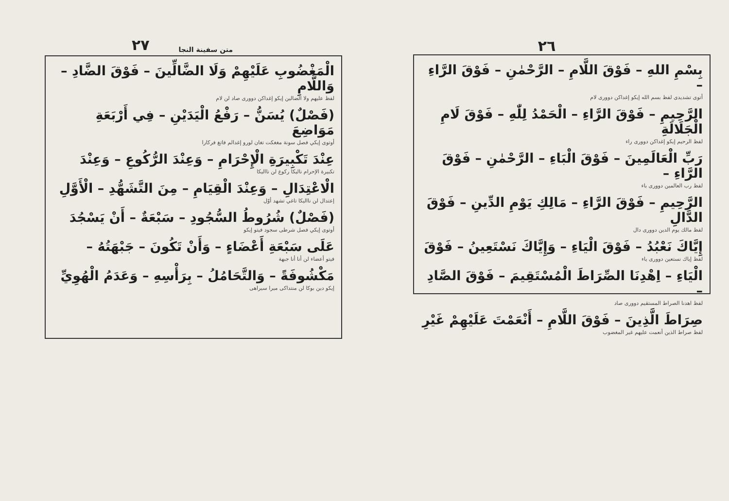٢٧ متن سفينة النجا
الْمَغْضُوبِ عَلَيْهِمْ وَلَا الضَّالِّينَ – فَوْقَ الضَّادِ – وَاللَّامِ
لفظ عليهم ولا الضالين إيكو إغداكن دوورى صاد لن لام
(فَصْلٌ) يُسَنُّ – رَفْعُ الْيَدَيْنِ – فِي أَرْبَعَةِ مَوَاضِعَ
أوتوى إيكي فصل سونة مغغكت تغان لورو إغدالم فاتغ فركارا
عِنْدَ تَكْبِيرَةِ الْإِحْرَامِ – وَعِنْدَ الرُّكُوعِ – وَعِنْدَ
تكبيرة الإحرام ناليكا ركوع لن نااليكا
الْاعْتِدَالِ – وَعِنْدَ الْقِيَامِ – مِنَ التَّشَهُّدِ – الْأَوَّلِ
إعتدال لن نااليكا تاغي تشهد أوّل
(فَصْلٌ) شُرُوطُ السُّجُودِ – سَبْعَةٌ – أَنْ يَسْجُدَ
أوتوى إيكي فصل شرطى سجود فيتو إيكو
عَلَى سَبْعَةِ أَعْضَاءٍ – وَأَنْ تَكُونَ – جَبْهَتُهُ –
فيتو أعضاء لن أنا أنا جبهة
مَكْشُوفَةً – وَالتَّحَامُلُ – بِرَأْسِهِ – وَعَدَمُ الْهُوِيِّ
إيكو دين بوكا لن منتداكى ميرا سيراهى
٢٦
بِسْمِ اللهِ – فَوْقَ اللَّامِ – الرَّحْمٰنِ – فَوْقَ الرَّاءِ –
أتوى تشديدى لفظ بسم الله إيكو إغداكن دوورى لام
الرَّحِيمِ – فَوْقَ الرَّاءِ – الْحَمْدُ لِلّٰهِ – فَوْقَ لَامِ الْجَلَالَةِ
لفظ الرحيم إيكو إغداكن دوورى راء
رَبِّ الْعَالَمِينَ – فَوْقَ الْبَاءِ – الرَّحْمٰنِ – فَوْقَ الرَّاءِ –
لفظ رب العالمين دوورى باء
الرَّحِيمِ – فَوْقَ الرَّاءِ – مَالِكِ يَوْمِ الدِّينِ – فَوْقَ الدَّالِ
لفظ مالك يوم الدين دوورى دال
إِيَّاكَ نَعْبُدُ – فَوْقَ الْيَاءِ – وَإِيَّاكَ نَسْتَعِينُ – فَوْقَ
لفظ إياك نستعين دوورى ياء
الْيَاءِ – اِهْدِنَا الصِّرَاطَ الْمُسْتَقِيمَ – فَوْقَ الصَّادِ –
لفظ اهدنا الصراط المستقيم دوورى صاد
صِرَاطَ الَّذِينَ – فَوْقَ اللَّامِ – أَنْعَمْتَ عَلَيْهِمْ غَيْرِ
لفظ صراط الذين أنعمت عليهم غير المغضوب